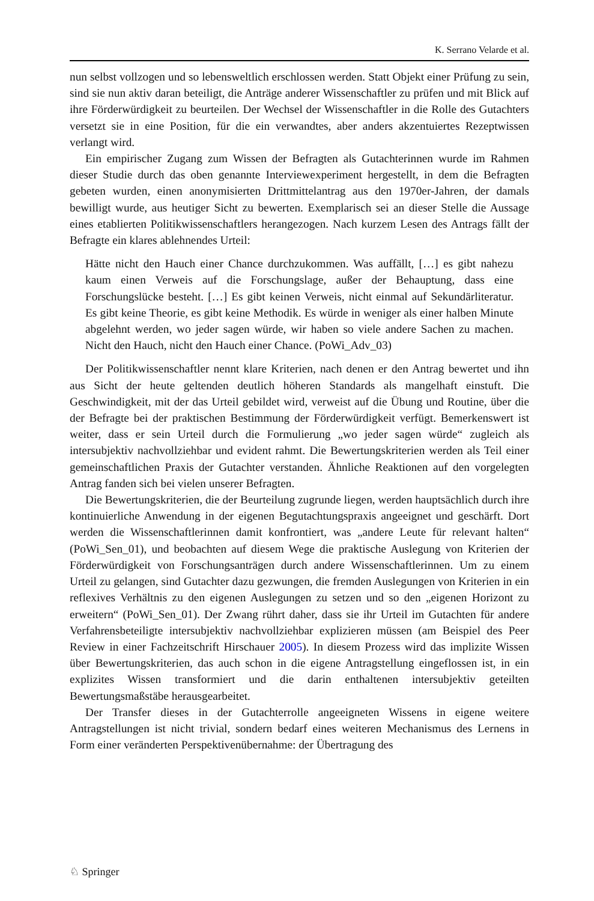K. Serrano Velarde et al.
nun selbst vollzogen und so lebensweltlich erschlossen werden. Statt Objekt einer Prüfung zu sein, sind sie nun aktiv daran beteiligt, die Anträge anderer Wissenschaftler zu prüfen und mit Blick auf ihre Förderwürdigkeit zu beurteilen. Der Wechsel der Wissenschaftler in die Rolle des Gutachters versetzt sie in eine Position, für die ein verwandtes, aber anders akzentuiertes Rezeptwissen verlangt wird.
Ein empirischer Zugang zum Wissen der Befragten als Gutachterinnen wurde im Rahmen dieser Studie durch das oben genannte Interviewexperiment hergestellt, in dem die Befragten gebeten wurden, einen anonymisierten Drittmittelantrag aus den 1970er-Jahren, der damals bewilligt wurde, aus heutiger Sicht zu bewerten. Exemplarisch sei an dieser Stelle die Aussage eines etablierten Politikwissenschaftlers herangezogen. Nach kurzem Lesen des Antrags fällt der Befragte ein klares ablehnendes Urteil:
Hätte nicht den Hauch einer Chance durchzukommen. Was auffällt, […] es gibt nahezu kaum einen Verweis auf die Forschungslage, außer der Behauptung, dass eine Forschungslücke besteht. […] Es gibt keinen Verweis, nicht einmal auf Sekundärliteratur. Es gibt keine Theorie, es gibt keine Methodik. Es würde in weniger als einer halben Minute abgelehnt werden, wo jeder sagen würde, wir haben so viele andere Sachen zu machen. Nicht den Hauch, nicht den Hauch einer Chance. (PoWi_Adv_03)
Der Politikwissenschaftler nennt klare Kriterien, nach denen er den Antrag bewertet und ihn aus Sicht der heute geltenden deutlich höheren Standards als mangelhaft einstuft. Die Geschwindigkeit, mit der das Urteil gebildet wird, verweist auf die Übung und Routine, über die der Befragte bei der praktischen Bestimmung der Förderwürdigkeit verfügt. Bemerkenswert ist weiter, dass er sein Urteil durch die Formulierung „wo jeder sagen würde“ zugleich als intersubjektiv nachvollziehbar und evident rahmt. Die Bewertungskriterien werden als Teil einer gemeinschaftlichen Praxis der Gutachter verstanden. Ähnliche Reaktionen auf den vorgelegten Antrag fanden sich bei vielen unserer Befragten.
Die Bewertungskriterien, die der Beurteilung zugrunde liegen, werden hauptsächlich durch ihre kontinuierliche Anwendung in der eigenen Begutachtungspraxis angeeignet und geschärft. Dort werden die Wissenschaftlerinnen damit konfrontiert, was „andere Leute für relevant halten“ (PoWi_Sen_01), und beobachten auf diesem Wege die praktische Auslegung von Kriterien der Förderwürdigkeit von Forschungsanträgen durch andere Wissenschaftlerinnen. Um zu einem Urteil zu gelangen, sind Gutachter dazu gezwungen, die fremden Auslegungen von Kriterien in ein reflexives Verhältnis zu den eigenen Auslegungen zu setzen und so den „eigenen Horizont zu erweitern“ (PoWi_Sen_01). Der Zwang rührt daher, dass sie ihr Urteil im Gutachten für andere Verfahrensbeteiligte intersubjektiv nachvollziehbar explizieren müssen (am Beispiel des Peer Review in einer Fachzeitschrift Hirschauer 2005). In diesem Prozess wird das implizite Wissen über Bewertungskriterien, das auch schon in die eigene Antragstellung eingeflossen ist, in ein explizites Wissen transformiert und die darin enthaltenen intersubjektiv geteilten Bewertungsmaßstäbe herausgearbeitet.
Der Transfer dieses in der Gutachterrolle angeeigneten Wissens in eigene weitere Antragstellungen ist nicht trivial, sondern bedarf eines weiteren Mechanismus des Lernens in Form einer veränderten Perspektivenübernahme: der Übertragung des
♘ Springer